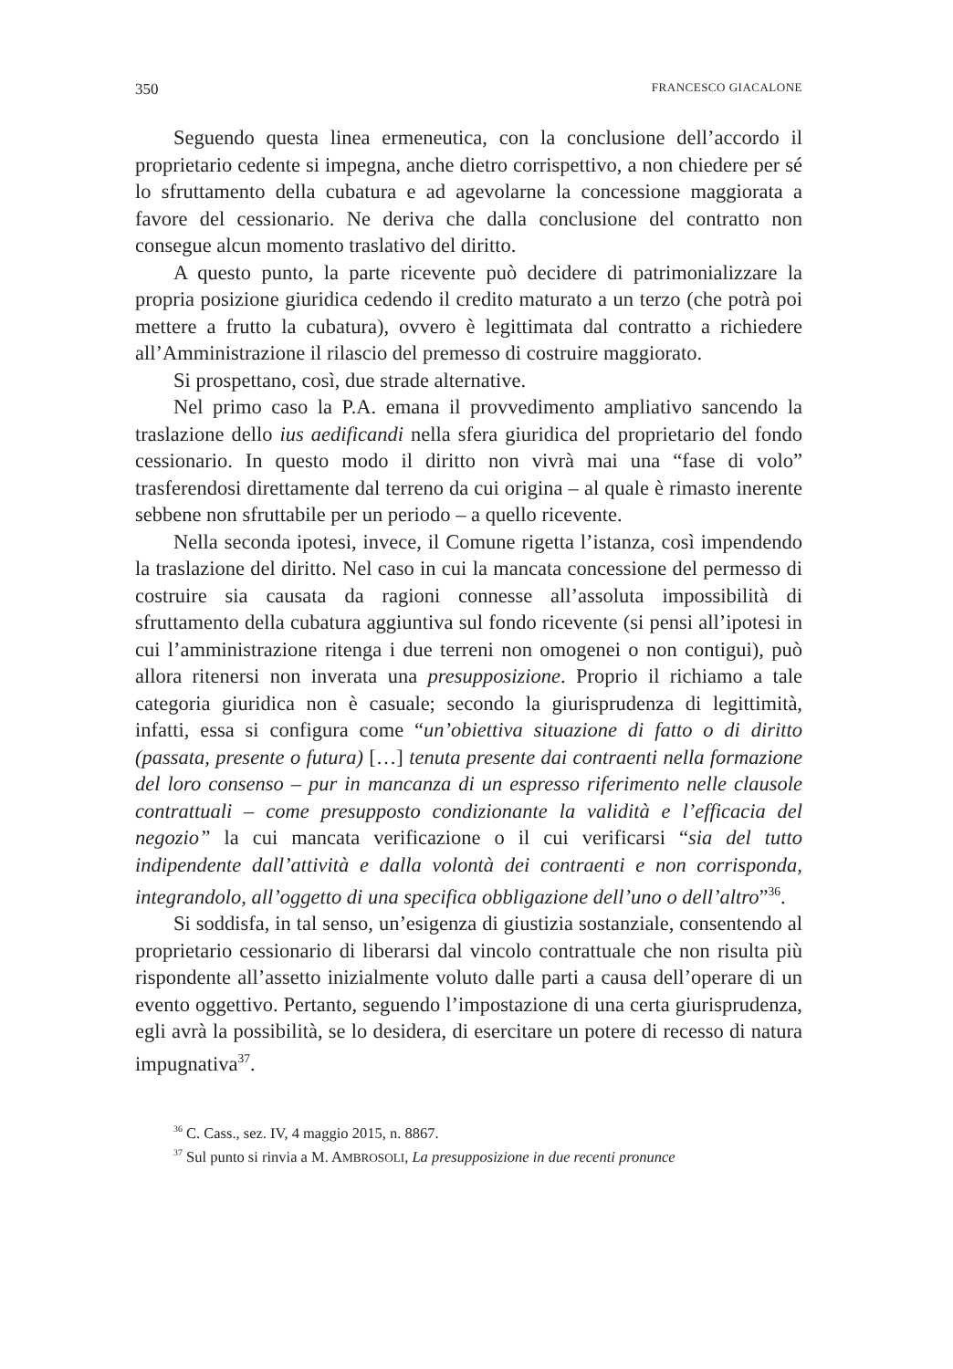350 FRANCESCO GIACALONE
Seguendo questa linea ermeneutica, con la conclusione dell’accordo il proprietario cedente si impegna, anche dietro corrispettivo, a non chiedere per sé lo sfruttamento della cubatura e ad agevolarne la concessione maggiorata a favore del cessionario. Ne deriva che dalla conclusione del contratto non consegue alcun momento traslativo del diritto.
A questo punto, la parte ricevente può decidere di patrimonializzare la propria posizione giuridica cedendo il credito maturato a un terzo (che potrà poi mettere a frutto la cubatura), ovvero è legittimata dal contratto a richiedere all’Amministrazione il rilascio del premesso di costruire maggiorato.
Si prospettano, così, due strade alternative.
Nel primo caso la P.A. emana il provvedimento ampliativo sancendo la traslazione dello ius aedificandi nella sfera giuridica del proprietario del fondo cessionario. In questo modo il diritto non vivrà mai una “fase di volo” trasferendosi direttamente dal terreno da cui origina – al quale è rimasto inerente sebbene non sfruttabile per un periodo – a quello ricevente.
Nella seconda ipotesi, invece, il Comune rigetta l’istanza, così impendendo la traslazione del diritto. Nel caso in cui la mancata concessione del permesso di costruire sia causata da ragioni connesse all’assoluta impossibilità di sfruttamento della cubatura aggiuntiva sul fondo ricevente (si pensi all’ipotesi in cui l’amministrazione ritenga i due terreni non omogenei o non contigui), può allora ritenersi non inverata una presupposizione. Proprio il richiamo a tale categoria giuridica non è casuale; secondo la giurisprudenza di legittimità, infatti, essa si configura come “un’obiettiva situazione di fatto o di diritto (passata, presente o futura) […] tenuta presente dai contraenti nella formazione del loro consenso – pur in mancanza di un espresso riferimento nelle clausole contrattuali – come presupposto condizionante la validità e l’efficacia del negozio” la cui mancata verificazione o il cui verificarsi “sia del tutto indipendente dall’attività e dalla volontà dei contraenti e non corrisponda, integrandolo, all’oggetto di una specifica obbligazione dell’uno o dell’altro”<sup>36</sup>.
Si soddisfa, in tal senso, un’esigenza di giustizia sostanziale, consentendo al proprietario cessionario di liberarsi dal vincolo contrattuale che non risulta più rispondente all’assetto inizialmente voluto dalle parti a causa dell’operare di un evento oggettivo. Pertanto, seguendo l’impostazione di una certa giurisprudenza, egli avrà la possibilità, se lo desidera, di esercitare un potere di recesso di natura impugnativa<sup>37</sup>.
<sup>36</sup> C. Cass., sez. IV, 4 maggio 2015, n. 8867.
<sup>37</sup> Sul punto si rinvia a M. AMBROSOLI, La presupposizione in due recenti pronunce